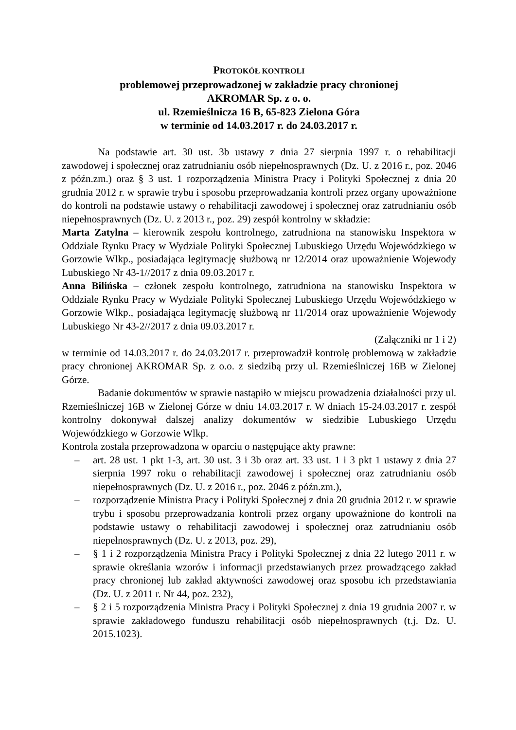PROTOKÓŁ KONTROLI
problemowej przeprowadzonej w zakładzie pracy chronionej
AKROMAR Sp. z o. o.
ul. Rzemieślnicza 16 B, 65-823 Zielona Góra
w terminie od 14.03.2017 r. do 24.03.2017 r.
Na podstawie art. 30 ust. 3b ustawy z dnia 27 sierpnia 1997 r. o rehabilitacji zawodowej i społecznej oraz zatrudnianiu osób niepełnosprawnych (Dz. U. z 2016 r., poz. 2046 z późn.zm.) oraz § 3 ust. 1 rozporządzenia Ministra Pracy i Polityki Społecznej z dnia 20 grudnia 2012 r. w sprawie trybu i sposobu przeprowadzania kontroli przez organy upoważnione do kontroli na podstawie ustawy o rehabilitacji zawodowej i społecznej oraz zatrudnianiu osób niepełnosprawnych (Dz. U. z 2013 r., poz. 29) zespół kontrolny w składzie:
Marta Zatylna – kierownik zespołu kontrolnego, zatrudniona na stanowisku Inspektora w Oddziale Rynku Pracy w Wydziale Polityki Społecznej Lubuskiego Urzędu Wojewódzkiego w Gorzowie Wlkp., posiadająca legitymację służbową nr 12/2014 oraz upoważnienie Wojewody Lubuskiego Nr 43-1//2017 z dnia 09.03.2017 r.
Anna Bilińska – członek zespołu kontrolnego, zatrudniona na stanowisku Inspektora w Oddziale Rynku Pracy w Wydziale Polityki Społecznej Lubuskiego Urzędu Wojewódzkiego w Gorzowie Wlkp., posiadająca legitymację służbową nr 11/2014 oraz upoważnienie Wojewody Lubuskiego Nr 43-2//2017 z dnia 09.03.2017 r.
(Załączniki nr 1 i 2)
w terminie od 14.03.2017 r. do 24.03.2017 r. przeprowadził kontrolę problemową w zakładzie pracy chronionej AKROMAR Sp. z o.o. z siedzibą przy ul. Rzemieślniczej 16B w Zielonej Górze.
Badanie dokumentów w sprawie nastąpiło w miejscu prowadzenia działalności przy ul. Rzemieślniczej 16B w Zielonej Górze w dniu 14.03.2017 r. W dniach 15-24.03.2017 r. zespół kontrolny dokonywał dalszej analizy dokumentów w siedzibie Lubuskiego Urzędu Wojewódzkiego w Gorzowie Wlkp.
Kontrola została przeprowadzona w oparciu o następujące akty prawne:
– art. 28 ust. 1 pkt 1-3, art. 30 ust. 3 i 3b oraz art. 33 ust. 1 i 3 pkt 1 ustawy z dnia 27 sierpnia 1997 roku o rehabilitacji zawodowej i społecznej oraz zatrudnianiu osób niepełnosprawnych (Dz. U. z 2016 r., poz. 2046 z późn.zm.),
– rozporządzenie Ministra Pracy i Polityki Społecznej z dnia 20 grudnia 2012 r. w sprawie trybu i sposobu przeprowadzania kontroli przez organy upoważnione do kontroli na podstawie ustawy o rehabilitacji zawodowej i społecznej oraz zatrudnianiu osób niepełnosprawnych (Dz. U. z 2013, poz. 29),
– § 1 i 2 rozporządzenia Ministra Pracy i Polityki Społecznej z dnia 22 lutego 2011 r. w sprawie określania wzorów i informacji przedstawianych przez prowadzącego zakład pracy chronionej lub zakład aktywności zawodowej oraz sposobu ich przedstawiania (Dz. U. z 2011 r. Nr 44, poz. 232),
– § 2 i 5 rozporządzenia Ministra Pracy i Polityki Społecznej z dnia 19 grudnia 2007 r. w sprawie zakładowego funduszu rehabilitacji osób niepełnosprawnych (t.j. Dz. U. 2015.1023).